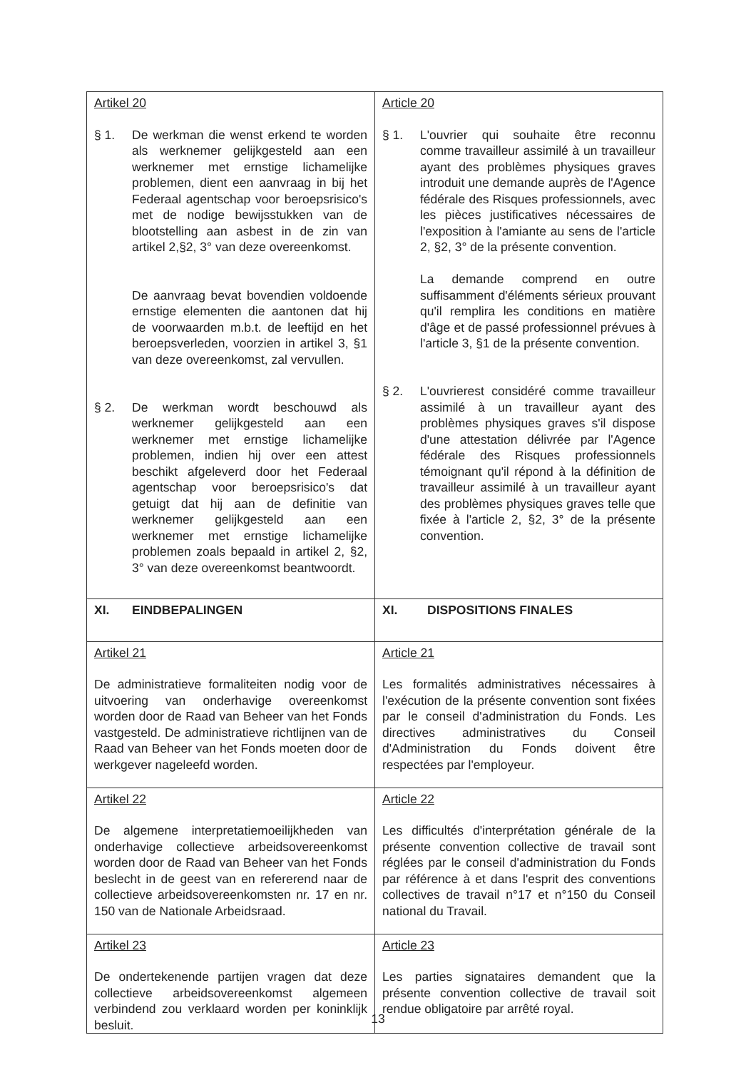| Artikel 20 § 1. De werkman die wenst erkend te worden als werknemer gelijkgesteld aan een werknemer met ernstige lichamelijke problemen, dient een aanvraag in bij het Federaal agentschap voor beroepsrisico's met de nodige bewijsstukken van de blootstelling aan asbest in de zin van artikel 2,§2, 3° van deze overeenkomst. De aanvraag bevat bovendien voldoende ernstige elementen die aantonen dat hij de voorwaarden m.b.t. de leeftijd en het beroepsverleden, voorzien in artikel 3, §1 van deze overeenkomst, zal vervullen. § 2. De werkman wordt beschouwd als werknemer gelijkgesteld aan een werknemer met ernstige lichamelijke problemen, indien hij over een attest beschikt afgeleverd door het Federaal agentschap voor beroepsrisico's dat getuigt dat hij aan de definitie van werknemer gelijkgesteld aan een werknemer met ernstige lichamelijke problemen zoals bepaald in artikel 2, §2, 3° van deze overeenkomst beantwoordt. | Article 20 § 1. L'ouvrier qui souhaite être reconnu comme travailleur assimilé à un travailleur ayant des problèmes physiques graves introduit une demande auprès de l'Agence fédérale des Risques professionnels, avec les pièces justificatives nécessaires de l'exposition à l'amiante au sens de l'article 2, §2, 3° de la présente convention. La demande comprend en outre suffisamment d'éléments sérieux prouvant qu'il remplira les conditions en matière d'âge et de passé professionnel prévues à l'article 3, §1 de la présente convention. § 2. L'ouvrierest considéré comme travailleur assimilé à un travailleur ayant des problèmes physiques graves s'il dispose d'une attestation délivrée par l'Agence fédérale des Risques professionnels témoignant qu'il répond à la définition de travailleur assimilé à un travailleur ayant des problèmes physiques graves telle que fixée à l'article 2, §2, 3° de la présente convention. |
| XI. EINDBEPALINGEN | XI. DISPOSITIONS FINALES |
| Artikel 21 De administratieve formaliteiten nodig voor de uitvoering van onderhavige overeenkomst worden door de Raad van Beheer van het Fonds vastgesteld. De administratieve richtlijnen van de Raad van Beheer van het Fonds moeten door de werkgever nageleefd worden. | Article 21 Les formalités administratives nécessaires à l'exécution de la présente convention sont fixées par le conseil d'administration du Fonds. Les directives administratives du Conseil d'Administration du Fonds doivent être respectées par l'employeur. |
| Artikel 22 De algemene interpretatiemoeilijkheden van onderhavige collectieve arbeidsovereenkomst worden door de Raad van Beheer van het Fonds beslecht in de geest van en refererend naar de collectieve arbeidsovereenkomsten nr. 17 en nr. 150 van de Nationale Arbeidsraad. | Article 22 Les difficultés d'interprétation générale de la présente convention collective de travail sont réglées par le conseil d'administration du Fonds par référence à et dans l'esprit des conventions collectives de travail n°17 et n°150 du Conseil national du Travail. |
| Artikel 23 De ondertekenende partijen vragen dat deze collectieve arbeidsovereenkomst algemeen verbindend zou verklaard worden per koninklijk besluit. | Article 23 Les parties signataires demandent que la présente convention collective de travail soit rendue obligatoire par arrêté royal. |
13